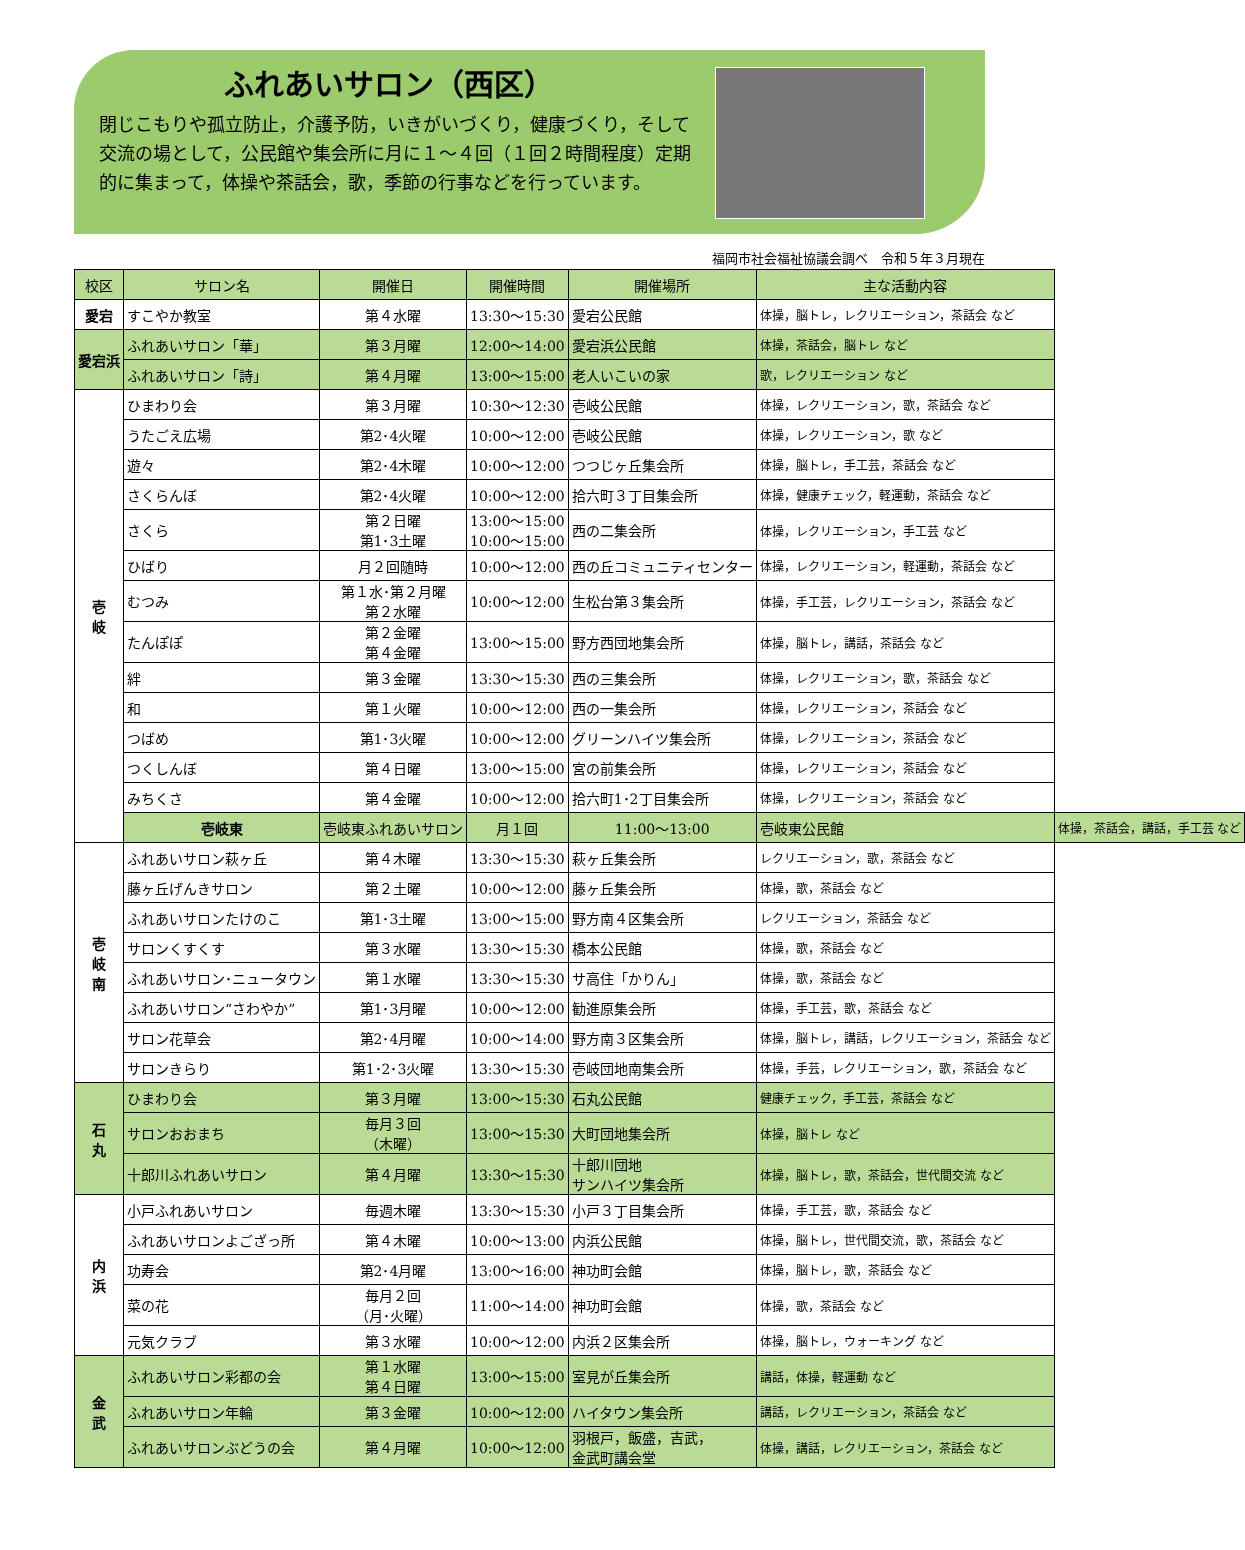ふれあいサロン（西区）
閉じこもりや孤立防止，介護予防，いきがいづくり，健康づくり，そして交流の場として，公民館や集会所に月に１～４回（１回２時間程度）定期的に集まって，体操や茶話会，歌，季節の行事などを行っています。
福岡市社会福祉協議会調べ　令和５年３月現在
| 校区 | サロン名 | 開催日 | 開催時間 | 開催場所 | 主な活動内容 | |
| --- | --- | --- | --- | --- | --- | --- |
| 愛宕 | すこやか教室 | 第４水曜 | 13:30～15:30 | 愛宕公民館 | 体操，脳トレ，レクリエーション，茶話会 など | |
| 愛宕浜 | ふれあいサロン「華」 | 第３月曜 | 12:00～14:00 | 愛宕浜公民館 | 体操，茶話会，脳トレ など | |
| | ふれあいサロン「詩」 | 第４月曜 | 13:00～15:00 | 老人いこいの家 | 歌，レクリエーション など | |
| 壱 岐 | ひまわり会 | 第３月曜 | 10:30～12:30 | 壱岐公民館 | 体操，レクリエーション，歌，茶話会 など | |
| | うたごえ広場 | 第2･4火曜 | 10:00～12:00 | 壱岐公民館 | 体操，レクリエーション，歌 など | |
| | 遊々 | 第2･4木曜 | 10:00～12:00 | つつじヶ丘集会所 | 体操，脳トレ，手工芸，茶話会 など | |
| | さくらんぼ | 第2･4火曜 | 10:00～12:00 | 拾六町３丁目集会所 | 体操，健康チェック，軽運動，茶話会 など | |
| | さくら | 第２日曜 第1･3土曜 | 13:00～15:00 10:00～15:00 | 西の二集会所 | 体操，レクリエーション，手工芸 など | |
| | ひばり | 月２回随時 | 10:00～12:00 | 西の丘コミュニティセンター | 体操，レクリエーション，軽運動，茶話会 など | |
| | むつみ | 第１水･第２月曜 第２水曜 | 10:00～12:00 | 生松台第３集会所 | 体操，手工芸，レクリエーション，茶話会 など | |
| | たんぽぽ | 第２金曜 第４金曜 | 13:00～15:00 | 野方西団地集会所 | 体操，脳トレ，講話，茶話会 など | |
| | 絆 | 第３金曜 | 13:30～15:30 | 西の三集会所 | 体操，レクリエーション，歌，茶話会 など | |
| | 和 | 第１火曜 | 10:00～12:00 | 西の一集会所 | 体操，レクリエーション，茶話会 など | |
| | つばめ | 第1･3火曜 | 10:00～12:00 | グリーンハイツ集会所 | 体操，レクリエーション，茶話会 など | |
| | つくしんぼ | 第４日曜 | 13:00～15:00 | 宮の前集会所 | 体操，レクリエーション，茶話会 など | |
| | みちくさ | 第４金曜 | 10:00～12:00 | 拾六町1･2丁目集会所 | 体操，レクリエーション，茶話会 など | |
| | 壱岐東 | 壱岐東ふれあいサロン | 月１回 | 11:00～13:00 | 壱岐東公民館 | 体操，茶話会，講話，手工芸 など |
| 壱 岐 南 | ふれあいサロン萩ヶ丘 | 第４木曜 | 13:30～15:30 | 萩ヶ丘集会所 | レクリエーション，歌，茶話会 など | |
| | 藤ヶ丘げんきサロン | 第２土曜 | 10:00～12:00 | 藤ヶ丘集会所 | 体操，歌，茶話会 など | |
| | ふれあいサロンたけのこ | 第1･3土曜 | 13:00～15:00 | 野方南４区集会所 | レクリエーション，茶話会 など | |
| | サロンくすくす | 第３水曜 | 13:30～15:30 | 橋本公民館 | 体操，歌，茶話会 など | |
| | ふれあいサロン･ニュータウン | 第１水曜 | 13:30～15:30 | サ高住「かりん」 | 体操，歌，茶話会 など | |
| | ふれあいサロン“さわやか” | 第1･3月曜 | 10:00～12:00 | 勧進原集会所 | 体操，手工芸，歌，茶話会 など | |
| | サロン花草会 | 第2･4月曜 | 10:00～14:00 | 野方南３区集会所 | 体操，脳トレ，講話，レクリエーション，茶話会 など | |
| | サロンきらり | 第1･2･3火曜 | 13:30～15:30 | 壱岐団地南集会所 | 体操，手芸，レクリエーション，歌，茶話会 など | |
| 石 丸 | ひまわり会 | 第３月曜 | 13:00～15:30 | 石丸公民館 | 健康チェック，手工芸，茶話会 など | |
| | サロンおおまち | 毎月３回 （木曜） | 13:00～15:30 | 大町団地集会所 | 体操，脳トレ など | |
| | 十郎川ふれあいサロン | 第４月曜 | 13:30～15:30 | 十郎川団地 サンハイツ集会所 | 体操，脳トレ，歌，茶話会，世代間交流 など | |
| 内 浜 | 小戸ふれあいサロン | 毎週木曜 | 13:30～15:30 | 小戸３丁目集会所 | 体操，手工芸，歌，茶話会 など | |
| | ふれあいサロンよござっ所 | 第４木曜 | 10:00～13:00 | 内浜公民館 | 体操，脳トレ，世代間交流，歌，茶話会 など | |
| | 功寿会 | 第2･4月曜 | 13:00～16:00 | 神功町会館 | 体操，脳トレ，歌，茶話会 など | |
| | 菜の花 | 毎月２回 （月･火曜） | 11:00～14:00 | 神功町会館 | 体操，歌，茶話会 など | |
| | 元気クラブ | 第３水曜 | 10:00～12:00 | 内浜２区集会所 | 体操，脳トレ，ウォーキング など | |
| 金 武 | ふれあいサロン彩都の会 | 第１水曜 第４日曜 | 13:00～15:00 | 室見が丘集会所 | 講話，体操，軽運動 など | |
| | ふれあいサロン年輪 | 第３金曜 | 10:00～12:00 | ハイタウン集会所 | 講話，レクリエーション，茶話会 など | |
| | ふれあいサロンぶどうの会 | 第４月曜 | 10:00～12:00 | 羽根戸，飯盛，吉武， 金武町講会堂 | 体操，講話，レクリエーション，茶話会 など | |